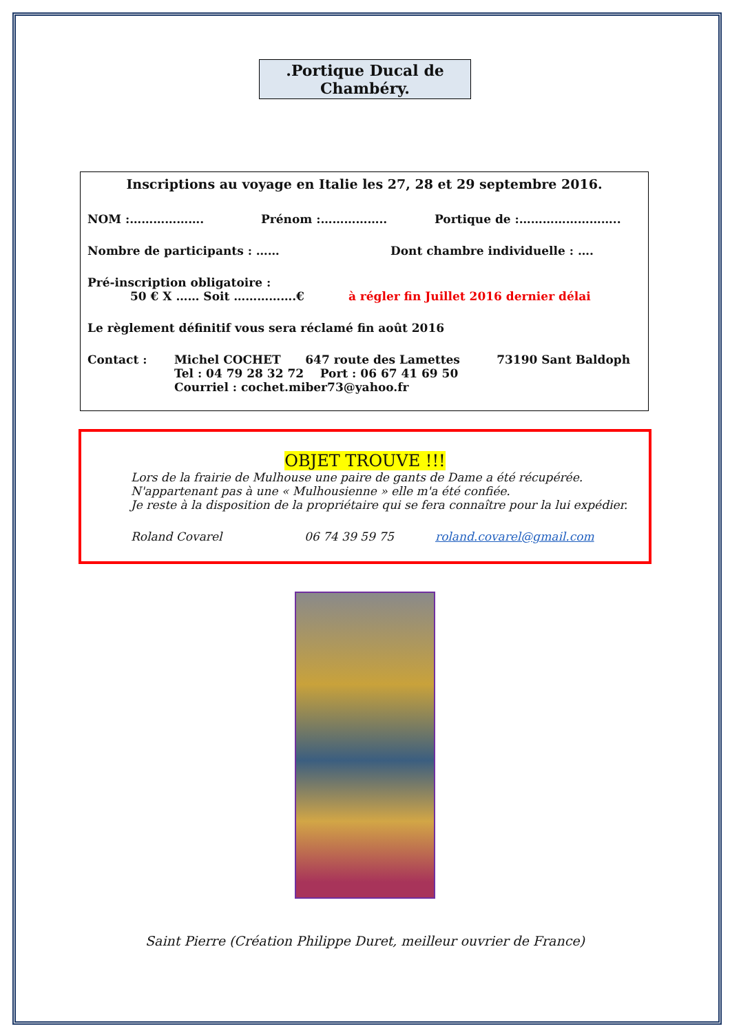.Portique Ducal de Chambéry.
Inscriptions au voyage en Italie les 27, 28 et 29 septembre 2016.
NOM :………………. Prénom :…………….. Portique de :……………………..
Nombre de participants : …… Dont chambre individuelle : ….
Pré-inscription obligatoire :
50 € X …… Soit …………….€ à régler fin Juillet 2016 dernier délai
Le règlement définitif vous sera réclamé fin août 2016
Contact : Michel COCHET 647 route des Lamettes 73190 Sant Baldoph
Tel : 04 79 28 32 72 Port : 06 67 41 69 50
Courriel : cochet.miber73@yahoo.fr
OBJET TROUVE !!!
Lors de la frairie de Mulhouse une paire de gants de Dame a été récupérée.
N'appartenant pas à une « Mulhousienne » elle m'a été confiée.
Je reste à la disposition de la propriétaire qui se fera connaître pour la lui expédier.
Roland Covarel 06 74 39 59 75 roland.covarel@gmail.com
Saint Pierre (Création Philippe Duret, meilleur ouvrier de France)